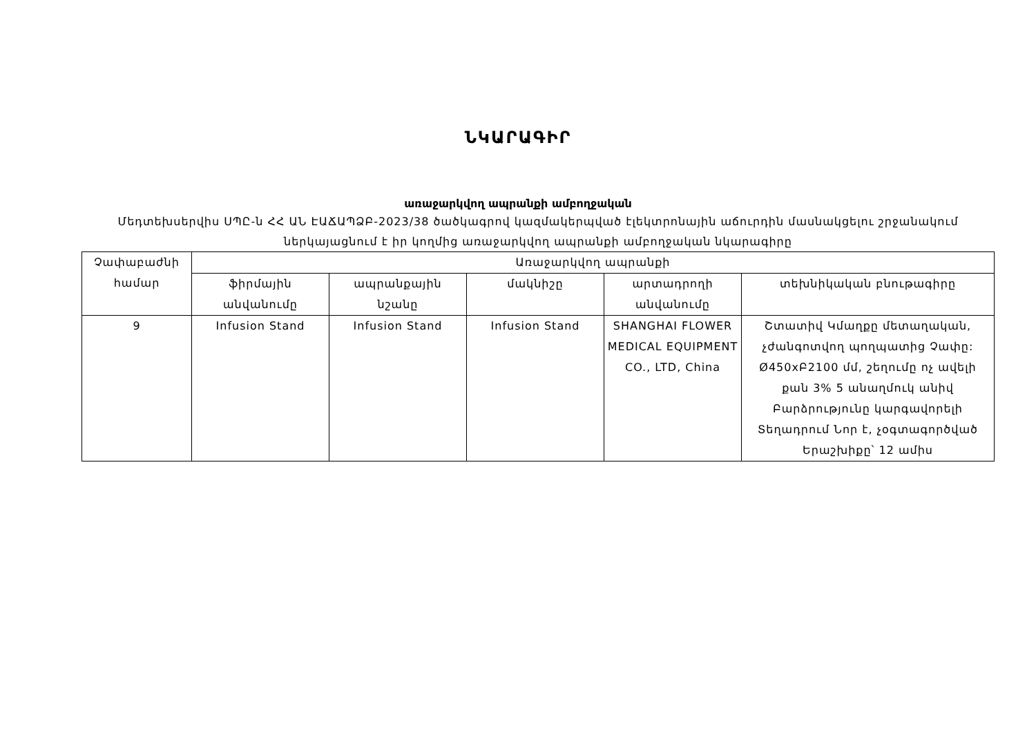ՆԿԱՐԱԳԻՐ
առաջարկվող ապրանքի ամբողջական
Մեդտեխսերվիս ՍՊԸ-ն ՀՀ ԱՆ ԷԱՃԱՊՁԲ-2023/38 ծածկագրով կազմակերպված էլեկտրոնային աճուրդին մասնակցելու շրջանակում ներկայացնում է իր կողմից առաջարկվող ապրանքի ամբողջական նկարագիրը
| Չափաբաժնի համար | Առաջարկվող ապրանքի | | | | |
| --- | --- | --- | --- | --- | --- |
| | ֆիրմային անվանումը | ապրանքային նշանը | մակնիշը | արտադրողի անվանումը | տեխնիկական բնութագիրը |
| 9 | Infusion Stand | Infusion Stand | Infusion Stand | SHANGHAI FLOWER MEDICAL EQUIPMENT CO., LTD, China | Շտատիվ Կմաղքը մետաղական, չժանգոտվող պողպատից Չափը: Ø450xԲ2100 մմ, շեղումը ոչ ավելի քան 3% 5 անաղմուկ անիվ Բարձրությունը կարգավորելի Տեղադրում Նոր է, չօգտագործված Երաշխիքը՝ 12 ամիս |